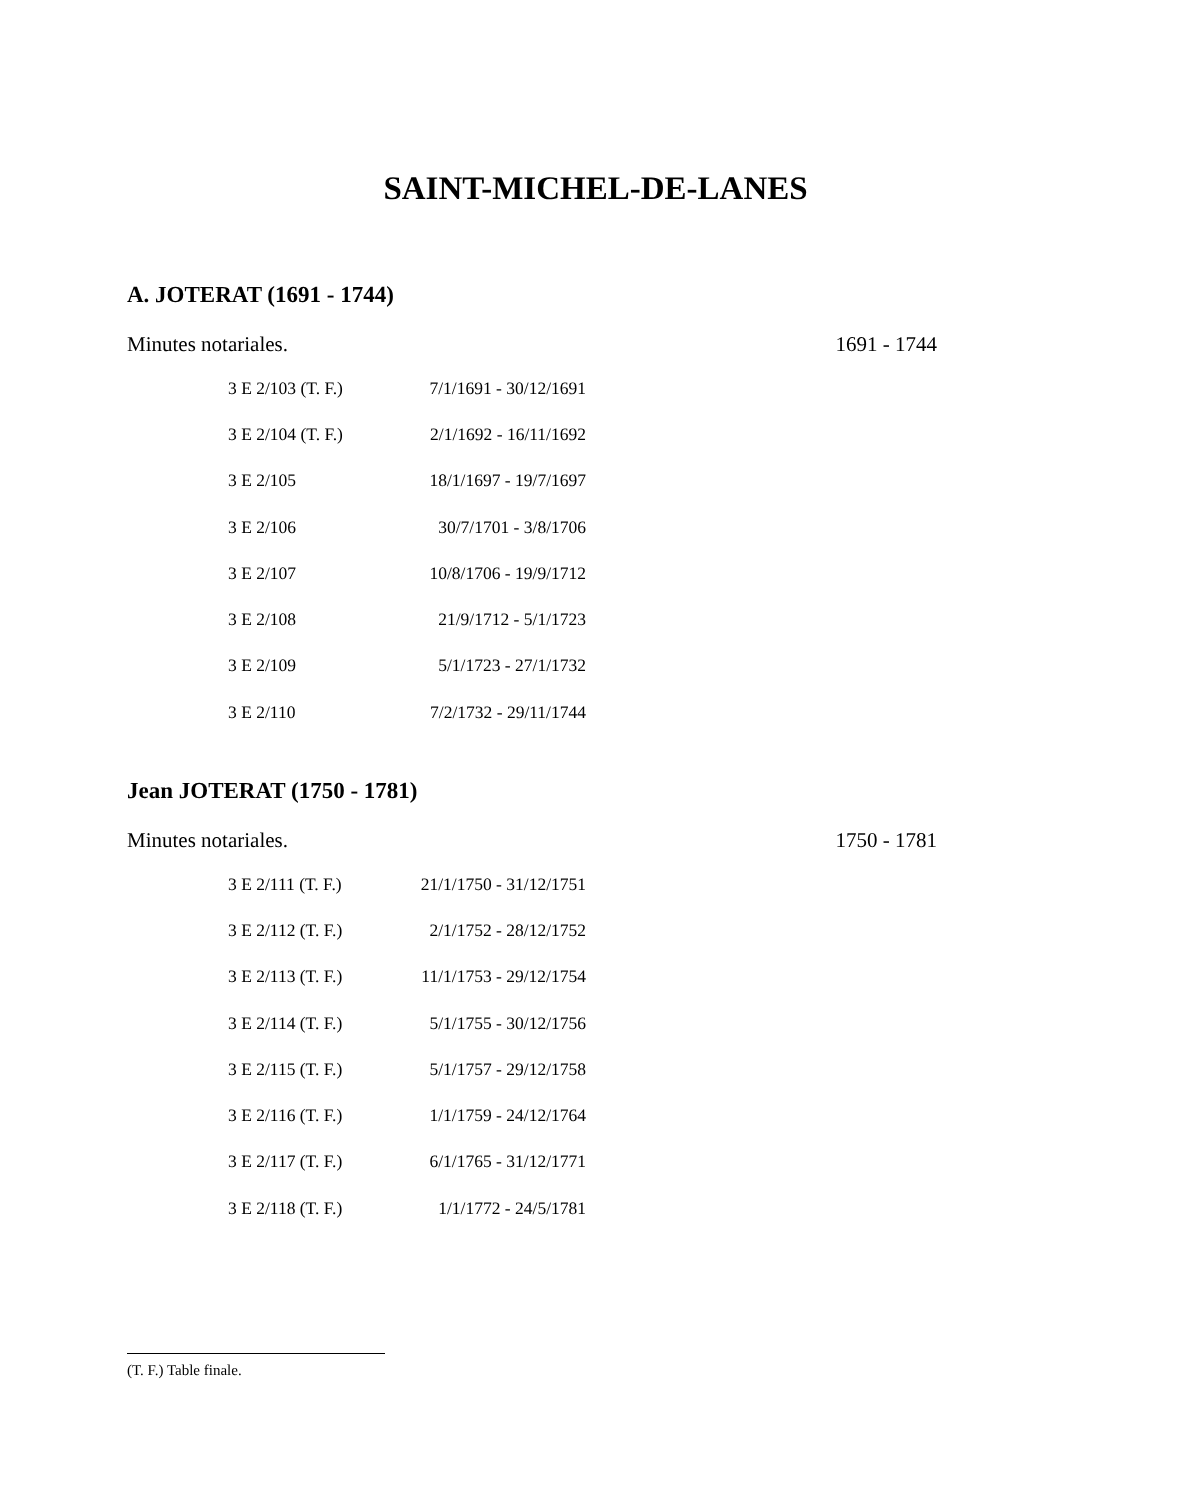SAINT-MICHEL-DE-LANES
A. JOTERAT (1691 - 1744)
Minutes notariales. 1691 - 1744
| 3 E 2/103 (T. F.) | 7/1/1691 - 30/12/1691 |
| 3 E 2/104 (T. F.) | 2/1/1692 - 16/11/1692 |
| 3 E 2/105 | 18/1/1697 - 19/7/1697 |
| 3 E 2/106 | 30/7/1701 - 3/8/1706 |
| 3 E 2/107 | 10/8/1706 - 19/9/1712 |
| 3 E 2/108 | 21/9/1712 - 5/1/1723 |
| 3 E 2/109 | 5/1/1723 - 27/1/1732 |
| 3 E 2/110 | 7/2/1732 - 29/11/1744 |
Jean JOTERAT (1750 - 1781)
Minutes notariales. 1750 - 1781
| 3 E 2/111 (T. F.) | 21/1/1750 - 31/12/1751 |
| 3 E 2/112 (T. F.) | 2/1/1752 - 28/12/1752 |
| 3 E 2/113 (T. F.) | 11/1/1753 - 29/12/1754 |
| 3 E 2/114 (T. F.) | 5/1/1755 - 30/12/1756 |
| 3 E 2/115 (T. F.) | 5/1/1757 - 29/12/1758 |
| 3 E 2/116 (T. F.) | 1/1/1759 - 24/12/1764 |
| 3 E 2/117 (T. F.) | 6/1/1765 - 31/12/1771 |
| 3 E 2/118 (T. F.) | 1/1/1772 - 24/5/1781 |
(T. F.) Table finale.